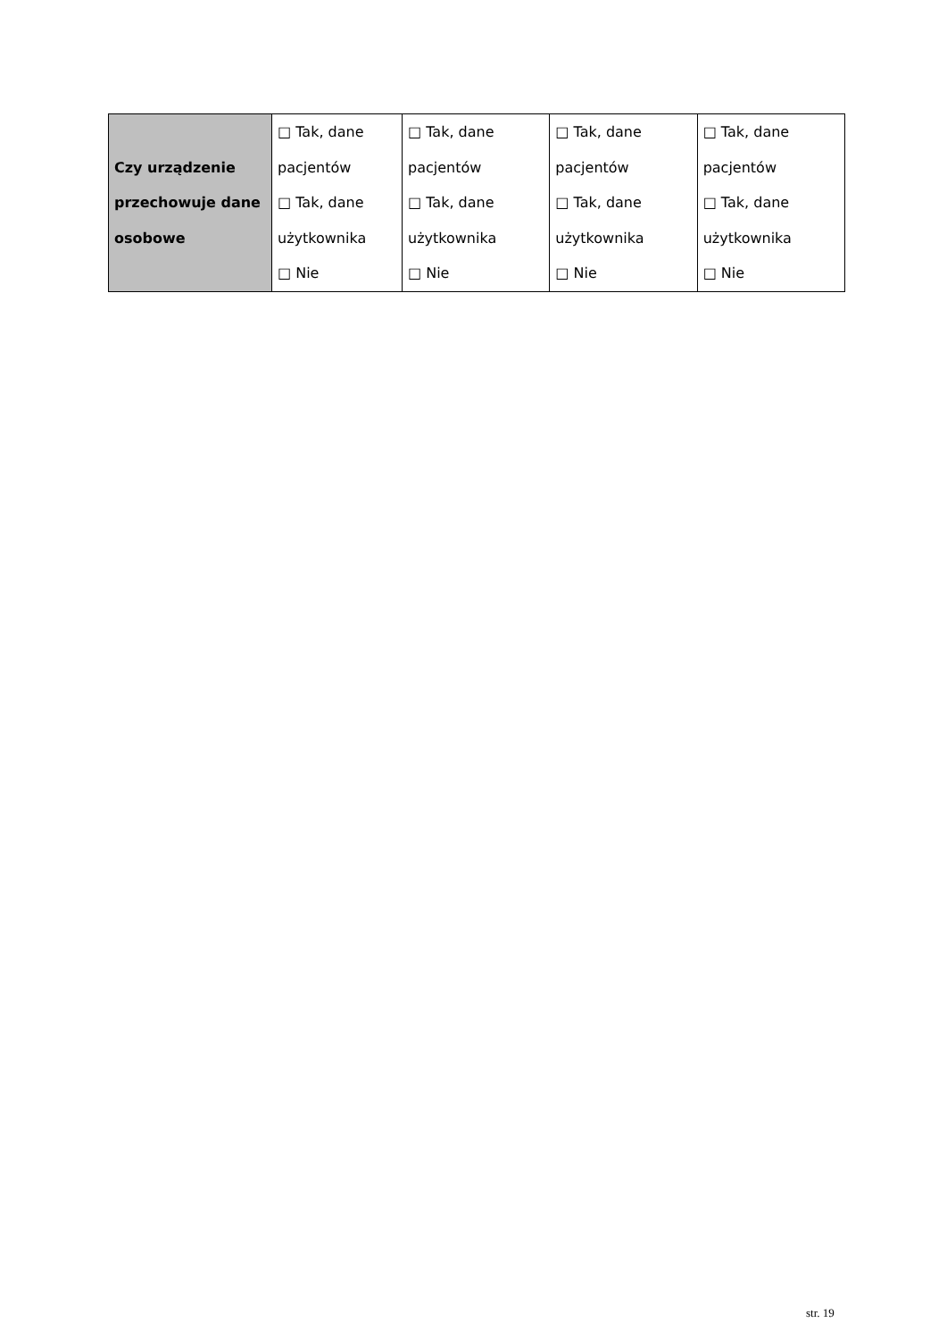| Czy urządzenie przechowuje dane osobowe | □ Tak, dane pacjentów □ Tak, dane użytkownika □ Nie | □ Tak, dane pacjentów □ Tak, dane użytkownika □ Nie | □ Tak, dane pacjentów □ Tak, dane użytkownika □ Nie | □ Tak, dane pacjentów □ Tak, dane użytkownika □ Nie |
str. 19